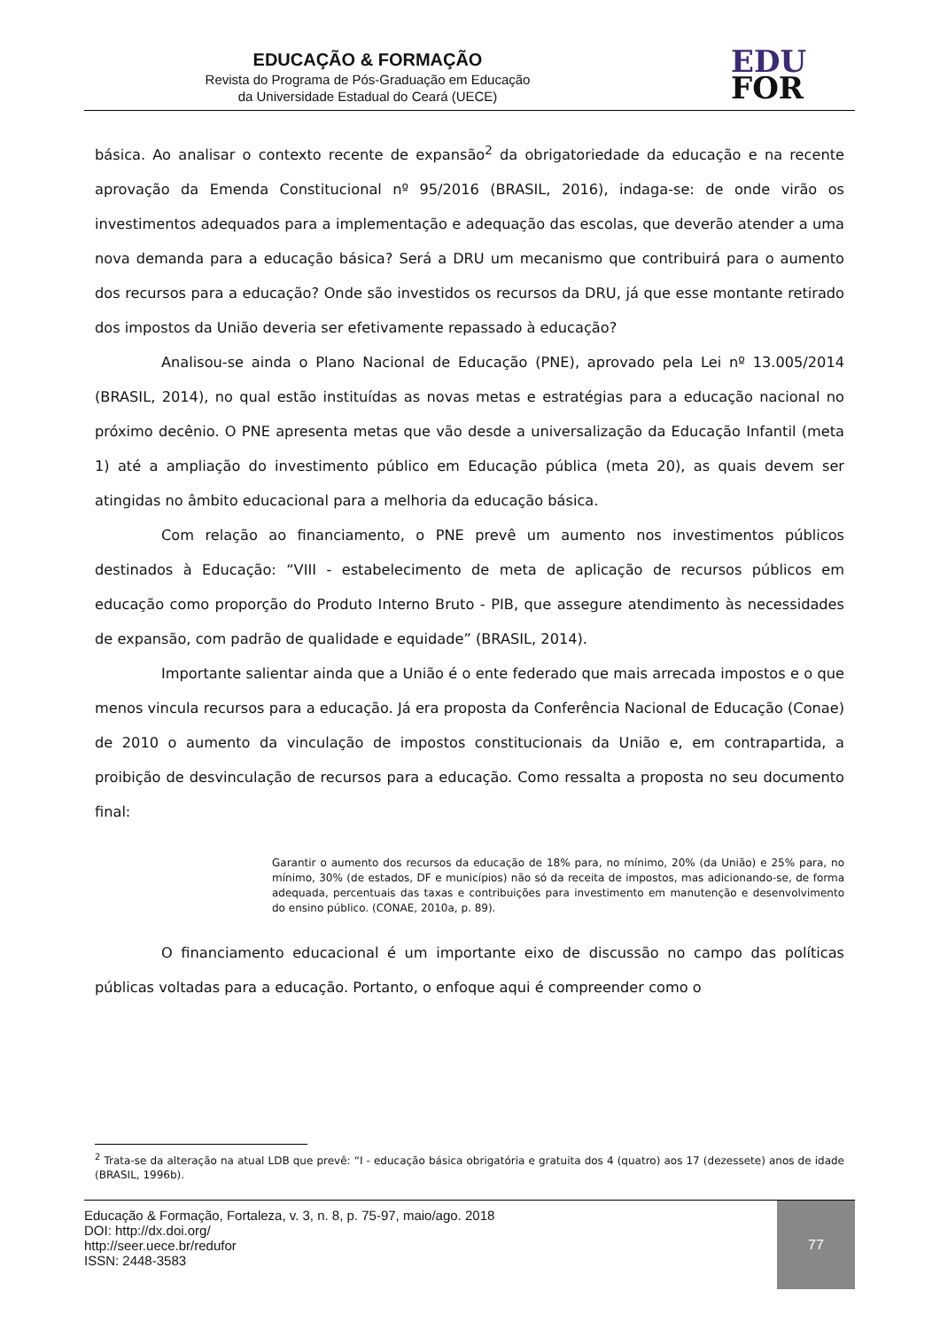EDUCAÇÃO & FORMAÇÃO
Revista do Programa de Pós-Graduação em Educação
da Universidade Estadual do Ceará (UECE)
EDU
FOR
básica. Ao analisar o contexto recente de expansão<sup>2</sup> da obrigatoriedade da educação e na recente aprovação da Emenda Constitucional nº 95/2016 (BRASIL, 2016), indaga-se: de onde virão os investimentos adequados para a implementação e adequação das escolas, que deverão atender a uma nova demanda para a educação básica? Será a DRU um mecanismo que contribuirá para o aumento dos recursos para a educação? Onde são investidos os recursos da DRU, já que esse montante retirado dos impostos da União deveria ser efetivamente repassado à educação?
Analisou-se ainda o Plano Nacional de Educação (PNE), aprovado pela Lei nº 13.005/2014 (BRASIL, 2014), no qual estão instituídas as novas metas e estratégias para a educação nacional no próximo decênio. O PNE apresenta metas que vão desde a universalização da Educação Infantil (meta 1) até a ampliação do investimento público em Educação pública (meta 20), as quais devem ser atingidas no âmbito educacional para a melhoria da educação básica.
Com relação ao financiamento, o PNE prevê um aumento nos investimentos públicos destinados à Educação: “VIII - estabelecimento de meta de aplicação de recursos públicos em educação como proporção do Produto Interno Bruto - PIB, que assegure atendimento às necessidades de expansão, com padrão de qualidade e equidade” (BRASIL, 2014).
Importante salientar ainda que a União é o ente federado que mais arrecada impostos e o que menos vincula recursos para a educação. Já era proposta da Conferência Nacional de Educação (Conae) de 2010 o aumento da vinculação de impostos constitucionais da União e, em contrapartida, a proibição de desvinculação de recursos para a educação. Como ressalta a proposta no seu documento final:
Garantir o aumento dos recursos da educação de 18% para, no mínimo, 20% (da União) e 25% para, no mínimo, 30% (de estados, DF e municípios) não só da receita de impostos, mas adicionando-se, de forma adequada, percentuais das taxas e contribuições para investimento em manutenção e desenvolvimento do ensino público. (CONAE, 2010a, p. 89).
O financiamento educacional é um importante eixo de discussão no campo das políticas públicas voltadas para a educação. Portanto, o enfoque aqui é compreender como o
<sup>2</sup> Trata-se da alteração na atual LDB que prevê: “I - educação básica obrigatória e gratuita dos 4 (quatro) aos 17 (dezessete) anos de idade (BRASIL, 1996b).
Educação & Formação, Fortaleza, v. 3, n. 8, p. 75-97, maio/ago. 2018
DOI: http://dx.doi.org/
http://seer.uece.br/redufor
ISSN: 2448-3583
77